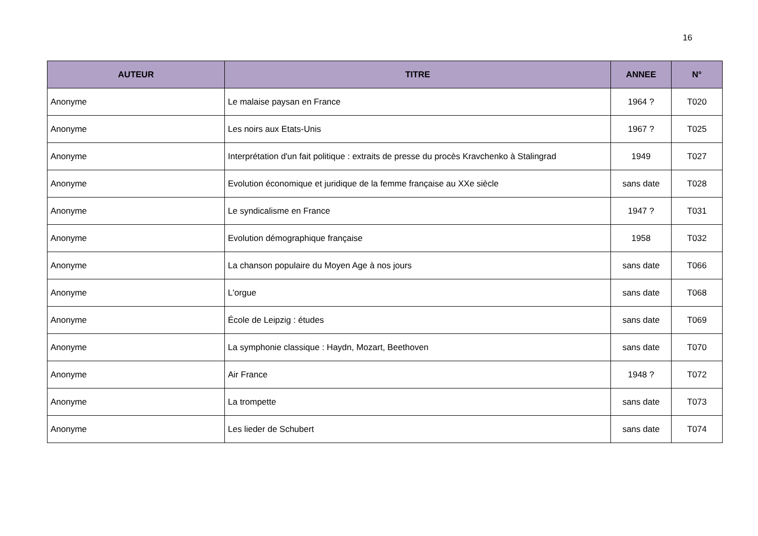16
| AUTEUR | TITRE | ANNEE | N° |
| --- | --- | --- | --- |
| Anonyme | Le malaise paysan en France | 1964 ? | T020 |
| Anonyme | Les noirs aux Etats-Unis | 1967 ? | T025 |
| Anonyme | Interprétation d'un fait politique : extraits de presse du procès Kravchenko à Stalingrad | 1949 | T027 |
| Anonyme | Evolution économique et juridique de la femme française au XXe siècle | sans date | T028 |
| Anonyme | Le syndicalisme en France | 1947 ? | T031 |
| Anonyme | Evolution démographique française | 1958 | T032 |
| Anonyme | La chanson populaire du Moyen Age à nos jours | sans date | T066 |
| Anonyme | L'orgue | sans date | T068 |
| Anonyme | École de Leipzig : études | sans date | T069 |
| Anonyme | La symphonie classique : Haydn, Mozart, Beethoven | sans date | T070 |
| Anonyme | Air France | 1948 ? | T072 |
| Anonyme | La trompette | sans date | T073 |
| Anonyme | Les lieder de Schubert | sans date | T074 |